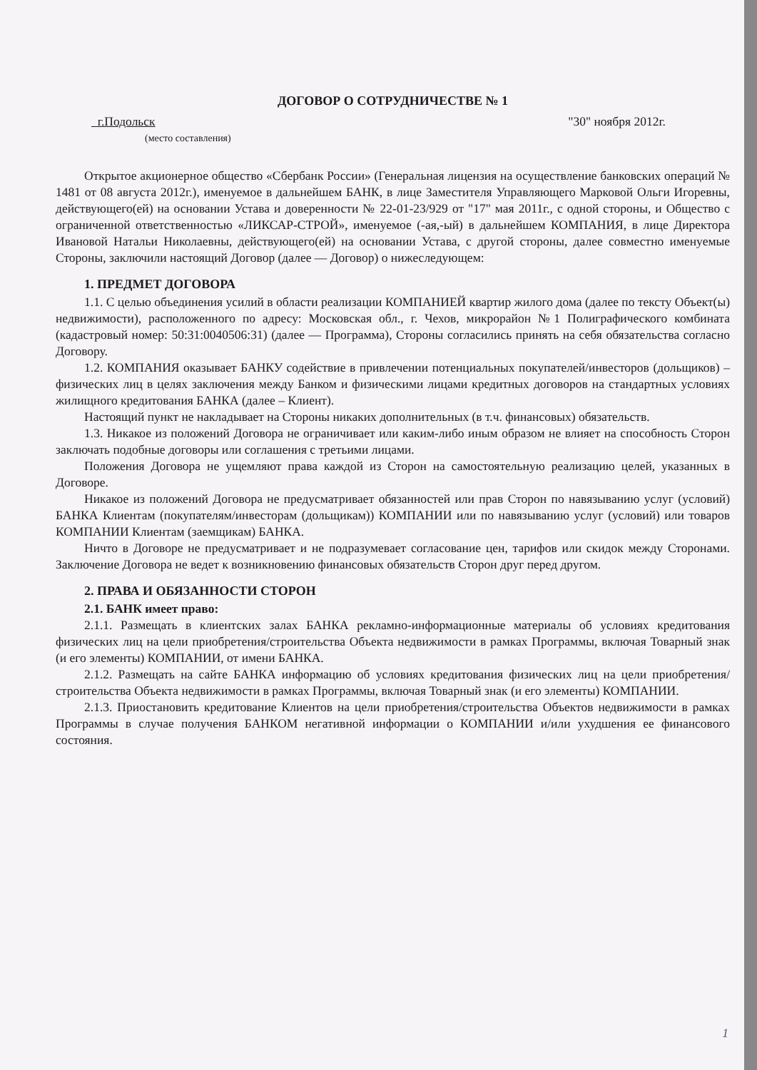ДОГОВОР О СОТРУДНИЧЕСТВЕ № 1
г.Подольск "30" ноября 2012г.
(место составления)
Открытое акционерное общество «Сбербанк России» (Генеральная лицензия на осуществление банковских операций № 1481 от 08 августа 2012г.), именуемое в дальнейшем БАНК, в лице Заместителя Управляющего Марковой Ольги Игоревны, действующего(ей) на основании Устава и доверенности № 22-01-23/929 от "17" мая 2011г., с одной стороны, и Общество с ограниченной ответственностью «ЛИКСАР-СТРОЙ», именуемое (-ая,-ый) в дальнейшем КОМПАНИЯ, в лице Директора Ивановой Натальи Николаевны, действующего(ей) на основании Устава, с другой стороны, далее совместно именуемые Стороны, заключили настоящий Договор (далее — Договор) о нижеследующем:
1. ПРЕДМЕТ ДОГОВОРА
1.1. С целью объединения усилий в области реализации КОМПАНИЕЙ квартир жилого дома (далее по тексту Объект(ы) недвижимости), расположенного по адресу: Московская обл., г. Чехов, микрорайон №1 Полиграфического комбината (кадастровый номер: 50:31:0040506:31) (далее — Программа), Стороны согласились принять на себя обязательства согласно Договору.
1.2. КОМПАНИЯ оказывает БАНКУ содействие в привлечении потенциальных покупателей/инвесторов (дольщиков) – физических лиц в целях заключения между Банком и физическими лицами кредитных договоров на стандартных условиях жилищного кредитования БАНКА (далее – Клиент).
Настоящий пункт не накладывает на Стороны никаких дополнительных (в т.ч. финансовых) обязательств.
1.3. Никакое из положений Договора не ограничивает или каким-либо иным образом не влияет на способность Сторон заключать подобные договоры или соглашения с третьими лицами.
Положения Договора не ущемляют права каждой из Сторон на самостоятельную реализацию целей, указанных в Договоре.
Никакое из положений Договора не предусматривает обязанностей или прав Сторон по навязыванию услуг (условий) БАНКА Клиентам (покупателям/инвесторам (дольщикам)) КОМПАНИИ или по навязыванию услуг (условий) или товаров КОМПАНИИ Клиентам (заемщикам) БАНКА.
Ничто в Договоре не предусматривает и не подразумевает согласование цен, тарифов или скидок между Сторонами. Заключение Договора не ведет к возникновению финансовых обязательств Сторон друг перед другом.
2. ПРАВА И ОБЯЗАННОСТИ СТОРОН
2.1. БАНК имеет право:
2.1.1. Размещать в клиентских залах БАНКА рекламно-информационные материалы об условиях кредитования физических лиц на цели приобретения/строительства Объекта недвижимости в рамках Программы, включая Товарный знак (и его элементы) КОМПАНИИ, от имени БАНКА.
2.1.2. Размещать на сайте БАНКА информацию об условиях кредитования физических лиц на цели приобретения/строительства Объекта недвижимости в рамках Программы, включая Товарный знак (и его элементы) КОМПАНИИ.
2.1.3. Приостановить кредитование Клиентов на цели приобретения/строительства Объектов недвижимости в рамках Программы в случае получения БАНКОМ негативной информации о КОМПАНИИ и/или ухудшения ее финансового состояния.
1